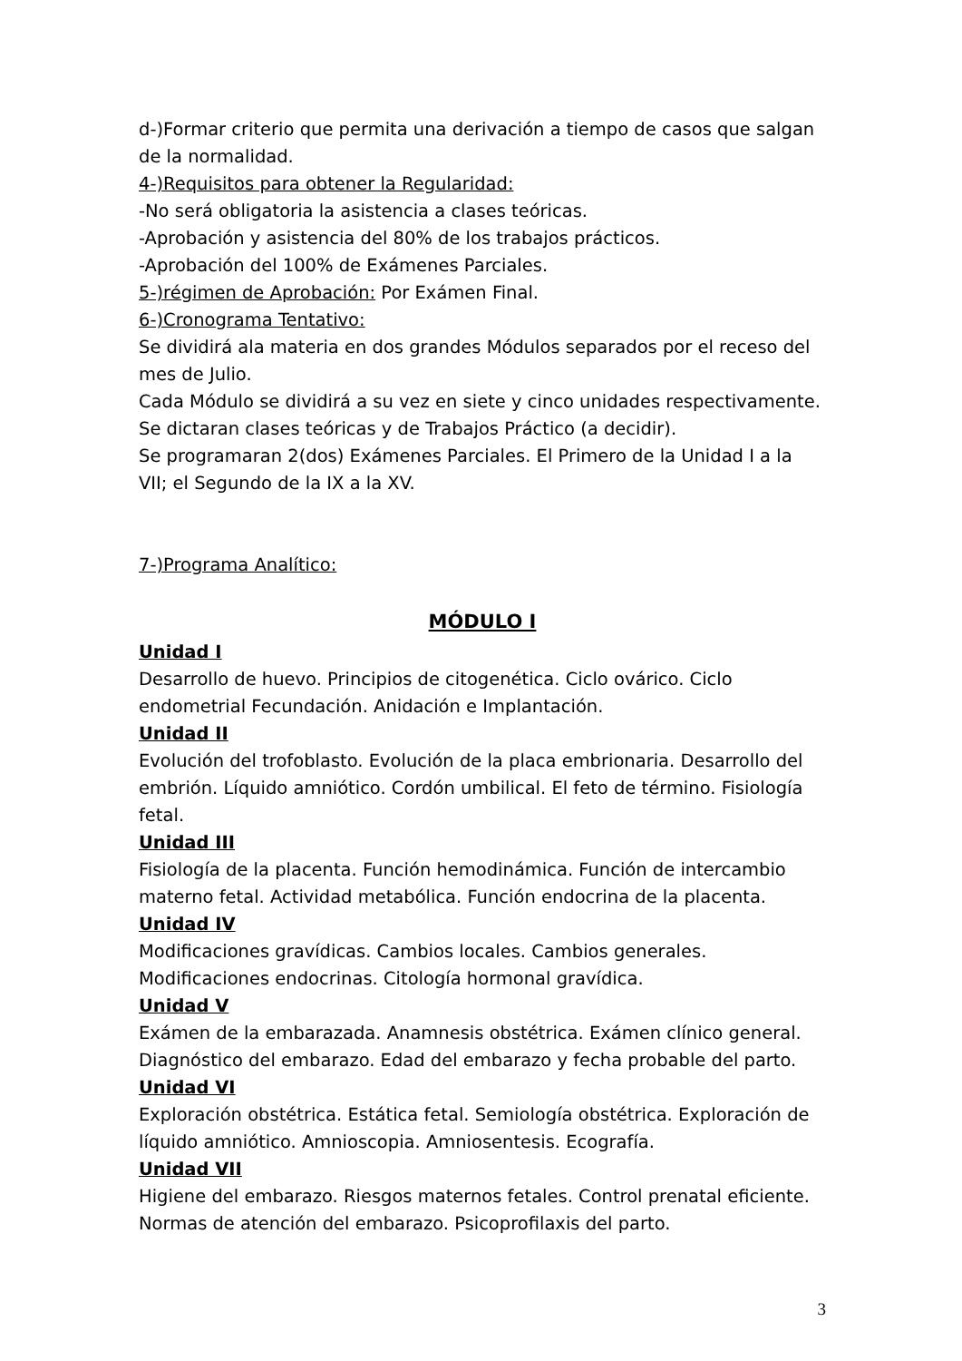d-)Formar criterio que permita una derivación a tiempo de casos que salgan de la normalidad.
4-)Requisitos para obtener la Regularidad:
-No será obligatoria la asistencia a clases teóricas.
-Aprobación y asistencia del 80% de los trabajos prácticos.
-Aprobación del 100% de Exámenes Parciales.
5-)régimen de Aprobación: Por Exámen Final.
6-)Cronograma Tentativo:
Se dividirá ala materia en dos grandes Módulos separados por el receso del mes de Julio.
Cada Módulo se dividirá a su vez en siete y cinco unidades respectivamente.
Se dictaran clases teóricas y de Trabajos Práctico (a decidir).
Se programaran 2(dos) Exámenes Parciales. El Primero de la Unidad I a la VII; el Segundo de la IX a la XV.
7-)Programa Analítico:
MÓDULO I
Unidad I
Desarrollo de huevo. Principios de citogenética. Ciclo ovárico. Ciclo endometrial Fecundación. Anidación e Implantación.
Unidad II
Evolución del trofoblasto. Evolución de la placa embrionaria. Desarrollo del embrión. Líquido amniótico. Cordón umbilical. El feto de término. Fisiología fetal.
Unidad III
Fisiología de la placenta. Función hemodinámica. Función de intercambio materno fetal. Actividad metabólica. Función endocrina de la placenta.
Unidad IV
Modificaciones gravídicas. Cambios locales. Cambios generales. Modificaciones endocrinas. Citología hormonal gravídica.
Unidad V
Exámen de la embarazada. Anamnesis obstétrica. Exámen clínico general. Diagnóstico del embarazo. Edad del embarazo y fecha probable del parto.
Unidad VI
Exploración obstétrica. Estática fetal. Semiología obstétrica. Exploración de líquido amniótico. Amnioscopia. Amniosentesis. Ecografía.
Unidad VII
Higiene del embarazo. Riesgos maternos fetales. Control prenatal eficiente. Normas de atención del embarazo. Psicoprofilaxis del parto.
3